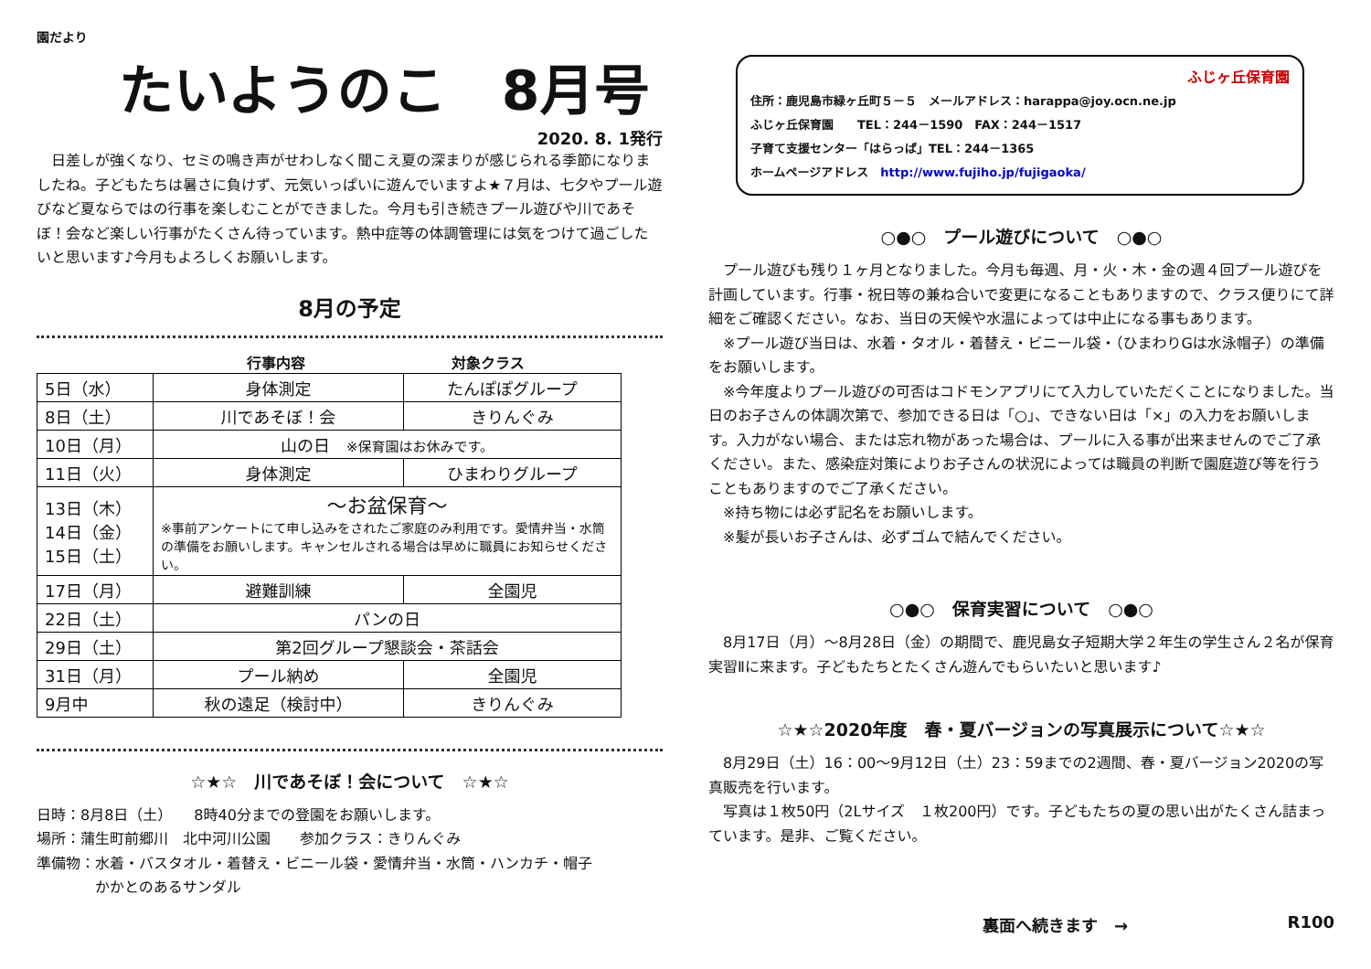園だより
たいようのこ　8月号
2020. 8. 1発行
　日差しが強くなり、セミの鳴き声がせわしなく聞こえ夏の深まりが感じられる季節になりましたね。子どもたちは暑さに負けず、元気いっぱいに遊んでいますよ★７月は、七夕やプール遊びなど夏ならではの行事を楽しむことができました。今月も引き続きプール遊びや川であそぼ！会など楽しい行事がたくさん待っています。熱中症等の体調管理には気をつけて過ごしたいと思います♪今月もよろしくお願いします。
8月の予定
行事内容 対象クラス
| 5日（水） | 身体測定 | たんぽぽグループ |
| 8日（土） | 川であそぼ！会 | きりんぐみ |
| 10日（月） | 山の日 ※保育園はお休みです。 | |
| 11日（火） | 身体測定 | ひまわりグループ |
| 13日（木） 14日（金） 15日（土） | ～お盆保育～ ※事前アンケートにて申し込みをされたご家庭のみ利用です。愛情弁当・水筒の準備をお願いします。キャンセルされる場合は早めに職員にお知らせください。 | |
| 17日（月） | 避難訓練 | 全園児 |
| 22日（土） | パンの日 | |
| 29日（土） | 第2回グループ懇談会・茶話会 | |
| 31日（月） | プール納め | 全園児 |
| 9月中 | 秋の遠足（検討中） | きりんぐみ |
☆★☆　川であそぼ！会について　☆★☆
日時：8月8日（土）　　8時40分までの登園をお願いします。
場所：蒲生町前郷川　北中河川公園　　参加クラス：きりんぐみ
準備物：水着・バスタオル・着替え・ビニール袋・愛情弁当・水筒・ハンカチ・帽子
　　　　かかとのあるサンダル
ふじヶ丘保育園
住所：鹿児島市緑ヶ丘町５－５　メールアドレス：harappa@joy.ocn.ne.jp
ふじヶ丘保育園　　TEL：244－1590　FAX：244－1517
子育て支援センター「はらっぱ」TEL：244－1365
ホームページアドレス　http://www.fujiho.jp/fujigaoka/
○●○　プール遊びについて　○●○
　プール遊びも残り１ヶ月となりました。今月も毎週、月・火・木・金の週４回プール遊びを計画しています。行事・祝日等の兼ね合いで変更になることもありますので、クラス便りにて詳細をご確認ください。なお、当日の天候や水温によっては中止になる事もあります。
　※プール遊び当日は、水着・タオル・着替え・ビニール袋・（ひまわりGは水泳帽子）の準備をお願いします。
　※今年度よりプール遊びの可否はコドモンアプリにて入力していただくことになりました。当日のお子さんの体調次第で、参加できる日は「○」、できない日は「×」の入力をお願いします。入力がない場合、または忘れ物があった場合は、プールに入る事が出来ませんのでご了承ください。また、感染症対策によりお子さんの状況によっては職員の判断で園庭遊び等を行うこともありますのでご了承ください。
　※持ち物には必ず記名をお願いします。
　※髪が長いお子さんは、必ずゴムで結んでください。
○●○　保育実習について　○●○
　8月17日（月）～8月28日（金）の期間で、鹿児島女子短期大学２年生の学生さん２名が保育実習Ⅱに来ます。子どもたちとたくさん遊んでもらいたいと思います♪
☆★☆2020年度　春・夏バージョンの写真展示について☆★☆
　8月29日（土）16：00～9月12日（土）23：59までの2週間、春・夏バージョン2020の写真販売を行います。
　写真は１枚50円（2Lサイズ　１枚200円）です。子どもたちの夏の思い出がたくさん詰まっています。是非、ご覧ください。
裏面へ続きます　→ R100